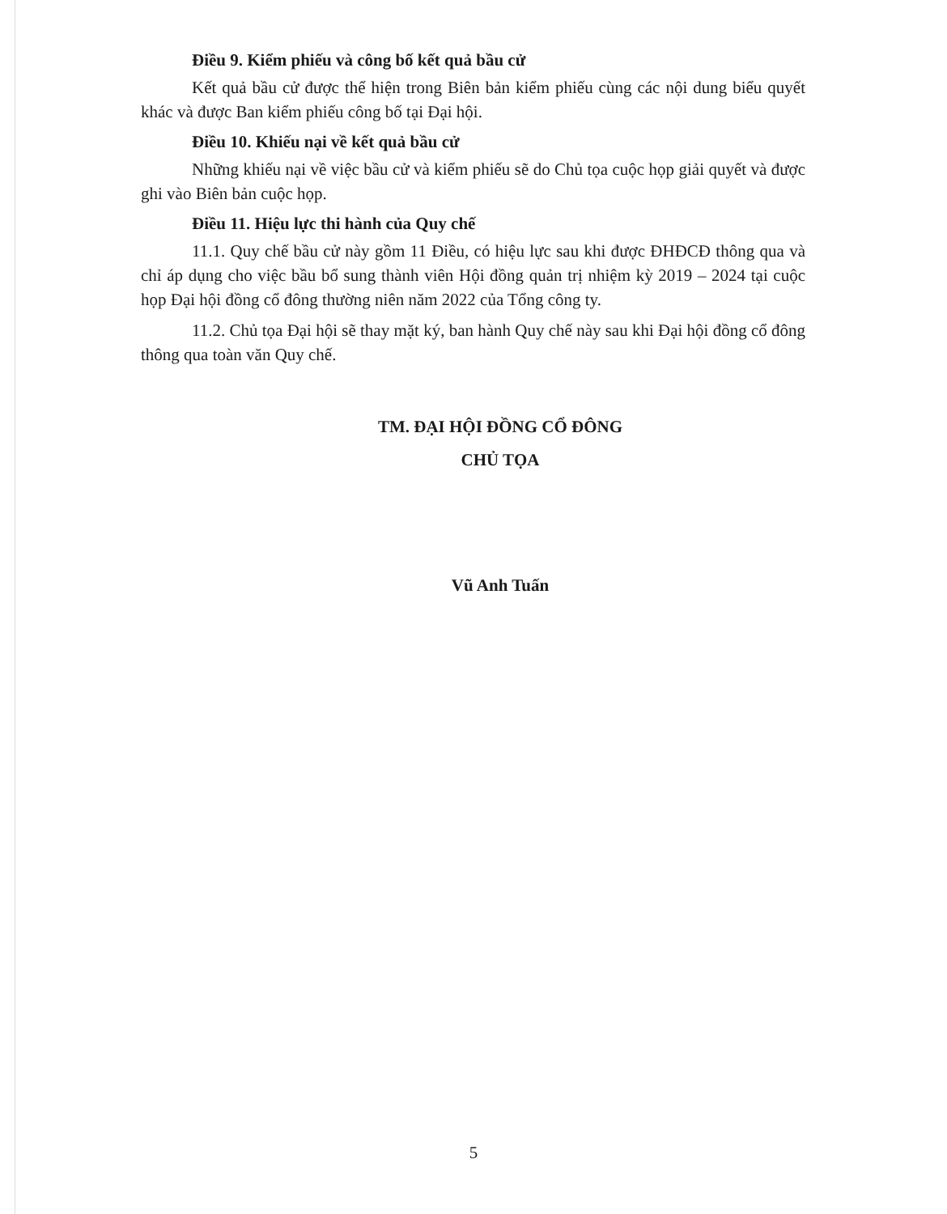Điều 9. Kiểm phiếu và công bố kết quả bầu cử
Kết quả bầu cử được thể hiện trong Biên bản kiểm phiếu cùng các nội dung biểu quyết khác và được Ban kiểm phiếu công bố tại Đại hội.
Điều 10. Khiếu nại về kết quả bầu cử
Những khiếu nại về việc bầu cử và kiểm phiếu sẽ do Chủ tọa cuộc họp giải quyết và được ghi vào Biên bản cuộc họp.
Điều 11. Hiệu lực thi hành của Quy chế
11.1. Quy chế bầu cử này gồm 11 Điều, có hiệu lực sau khi được ĐHĐCĐ thông qua và chỉ áp dụng cho việc bầu bổ sung thành viên Hội đồng quản trị nhiệm kỳ 2019 – 2024 tại cuộc họp Đại hội đồng cổ đông thường niên năm 2022 của Tổng công ty.
11.2. Chủ tọa Đại hội sẽ thay mặt ký, ban hành Quy chế này sau khi Đại hội đồng cổ đông thông qua toàn văn Quy chế.
TM. ĐẠI HỘI ĐỒNG CỔ ĐÔNG
CHỦ TỌA
Vũ Anh Tuấn
5